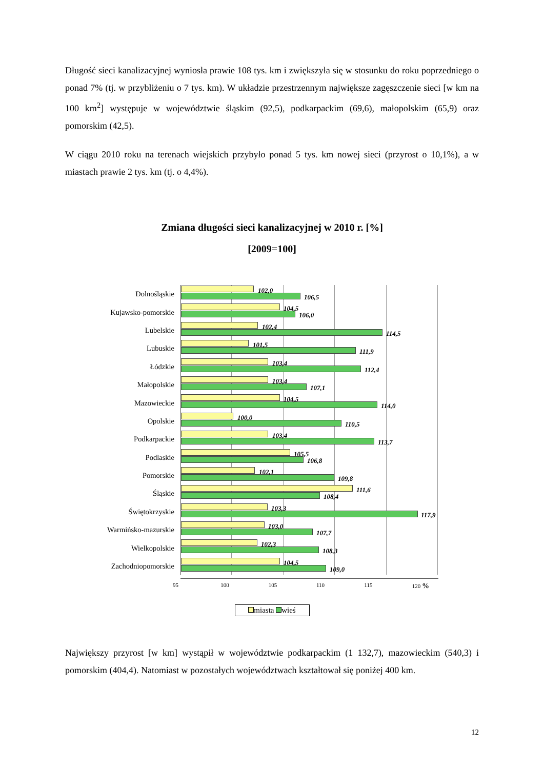Długość sieci kanalizacyjnej wyniosła prawie 108 tys. km i zwiększyła się w stosunku do roku poprzedniego o ponad 7% (tj. w przybliżeniu o 7 tys. km). W układzie przestrzennym największe zagęszczenie sieci [w km na 100 km<sup>2</sup>] występuje w województwie śląskim (92,5), podkarpackim (69,6), małopolskim (65,9) oraz pomorskim (42,5).
W ciągu 2010 roku na terenach wiejskich przybyło ponad 5 tys. km nowej sieci (przyrost o 10,1%), a w miastach prawie 2 tys. km (tj. o 4,4%).
Zmiana długości sieci kanalizacyjnej w 2010 r. [%]
[2009=100]
Dolnośląskie
102,0
106,5
Kujawsko-pomorskie
104,5
106,0
Lubelskie
102,4
114,5
Lubuskie
101,5
111,9
Łódzkie
103,4
112,4
Małopolskie
103,4
107,1
Mazowieckie
104,5
114,0
Opolskie
100,0
110,5
Podkarpackie
103,4
113,7
Podlaskie
105,5
106,8
Pomorskie
102,1
109,8
Śląskie
111,6
108,4
Świętokrzyskie
103,3
117,9
Warmińsko-mazurskie
103,0
107,7
Wielkopolskie
102,3
108,3
Zachodniopomorskie
104,5
109,0
95 100 105 110 115 120 %
miasta wieś
Największy przyrost [w km] wystąpił w województwie podkarpackim (1 132,7), mazowieckim (540,3) i pomorskim (404,4). Natomiast w pozostałych województwach kształtował się poniżej 400 km.
12